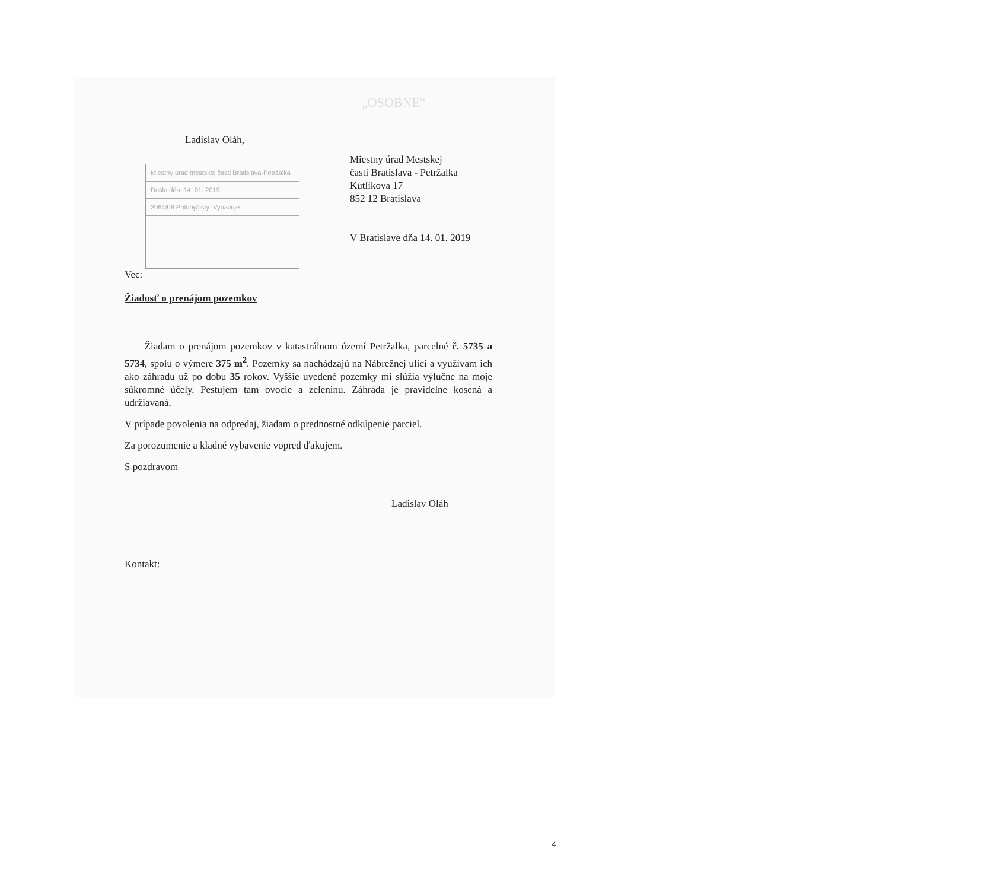„OSOBNE“
Ladislav Oláh,
Miestny úrad mestskej časti Bratislava-Petržalka
Došlo dňa: 14. 01. 2019
2064/08 Prílohy/listy: Vybavuje
Miestny úrad Mestskej
časti Bratislava - Petržalka
Kutlíkova 17
852 12 Bratislava
V Bratislave dňa 14. 01. 2019
Vec:
Žiadosť o prenájom pozemkov
Žiadam o prenájom pozemkov v katastrálnom území Petržalka, parcelné č. 5735 a 5734, spolu o výmere 375 m<sup>2</sup>. Pozemky sa nachádzajú na Nábrežnej ulici a využívam ich ako záhradu už po dobu 35 rokov. Vyššie uvedené pozemky mi slúžia výlučne na moje súkromné účely. Pestujem tam ovocie a zeleninu. Záhrada je pravidelne kosená a udržiavaná.
V prípade povolenia na odpredaj, žiadam o prednostné odkúpenie parciel.
Za porozumenie a kladné vybavenie vopred ďakujem.
S pozdravom
Ladislav Oláh
Kontakt:
4